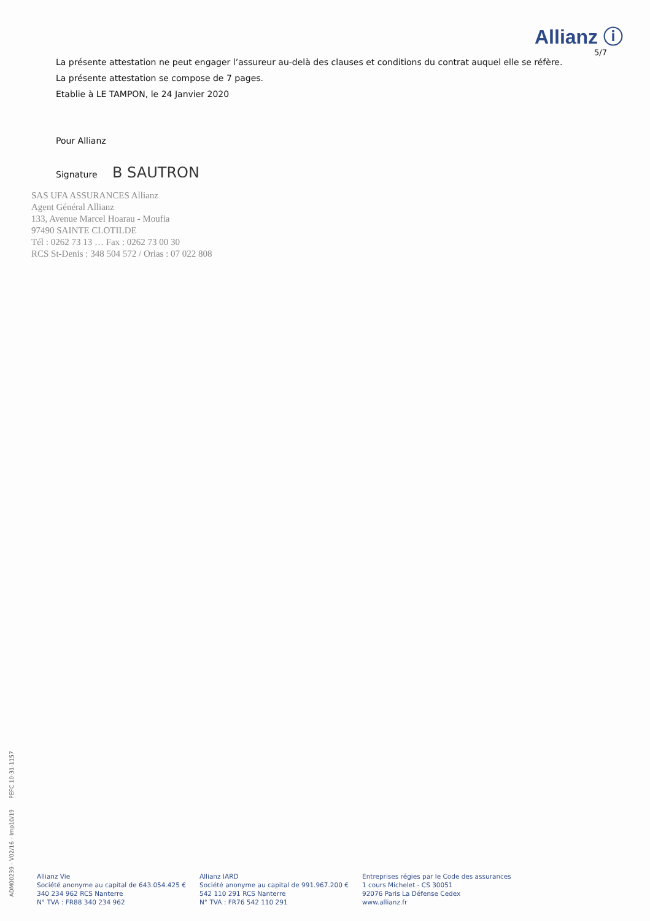Allianz ⓘ
5/7
La présente attestation ne peut engager l’assureur au-delà des clauses et conditions du contrat auquel elle se réfère.
La présente attestation se compose de 7 pages.
Etablie à LE TAMPON, le 24 Janvier 2020
Pour Allianz
Signature B SAUTRON
SAS UFA ASSURANCES Allianz
Agent Général Allianz
133, Avenue Marcel Hoarau - Moufia
97490 SAINTE CLOTILDE
Tél : 0262 73 13 … Fax : 0262 73 00 30
RCS St-Denis : 348 504 572 / Orias : 07 022 808
ADM00239 - V02/16 - Imp10/19 PEFC 10-31-1157
Allianz Vie
Société anonyme au capital de 643.054.425 €
340 234 962 RCS Nanterre
N° TVA : FR88 340 234 962
Allianz IARD
Société anonyme au capital de 991.967.200 €
542 110 291 RCS Nanterre
N° TVA : FR76 542 110 291
Entreprises régies par le Code des assurances
1 cours Michelet - CS 30051
92076 Paris La Défense Cedex
www.allianz.fr